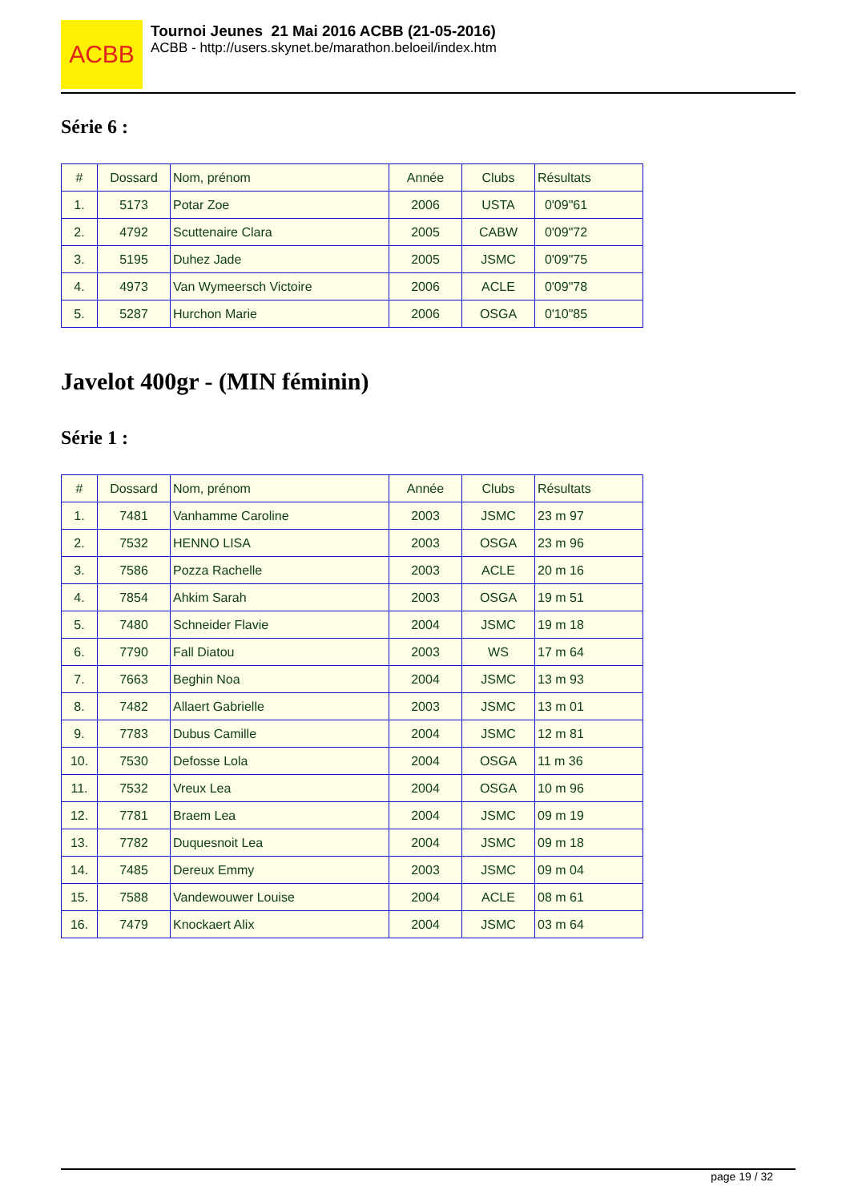ACBB
Tournoi Jeunes 21 Mai 2016 ACBB (21-05-2016)
ACBB - http://users.skynet.be/marathon.beloeil/index.htm
Série 6 :
| # | Dossard | Nom, prénom | Année | Clubs | Résultats |
| 1. | 5173 | Potar Zoe | 2006 | USTA | 0'09"61 |
| 2. | 4792 | Scuttenaire Clara | 2005 | CABW | 0'09"72 |
| 3. | 5195 | Duhez Jade | 2005 | JSMC | 0'09"75 |
| 4. | 4973 | Van Wymeersch Victoire | 2006 | ACLE | 0'09"78 |
| 5. | 5287 | Hurchon Marie | 2006 | OSGA | 0'10"85 |
Javelot 400gr - (MIN féminin)
Série 1 :
| # | Dossard | Nom, prénom | Année | Clubs | Résultats |
| 1. | 7481 | Vanhamme Caroline | 2003 | JSMC | 23 m 97 |
| 2. | 7532 | HENNO LISA | 2003 | OSGA | 23 m 96 |
| 3. | 7586 | Pozza Rachelle | 2003 | ACLE | 20 m 16 |
| 4. | 7854 | Ahkim Sarah | 2003 | OSGA | 19 m 51 |
| 5. | 7480 | Schneider Flavie | 2004 | JSMC | 19 m 18 |
| 6. | 7790 | Fall Diatou | 2003 | WS | 17 m 64 |
| 7. | 7663 | Beghin Noa | 2004 | JSMC | 13 m 93 |
| 8. | 7482 | Allaert Gabrielle | 2003 | JSMC | 13 m 01 |
| 9. | 7783 | Dubus Camille | 2004 | JSMC | 12 m 81 |
| 10. | 7530 | Defosse Lola | 2004 | OSGA | 11 m 36 |
| 11. | 7532 | Vreux Lea | 2004 | OSGA | 10 m 96 |
| 12. | 7781 | Braem Lea | 2004 | JSMC | 09 m 19 |
| 13. | 7782 | Duquesnoit Lea | 2004 | JSMC | 09 m 18 |
| 14. | 7485 | Dereux Emmy | 2003 | JSMC | 09 m 04 |
| 15. | 7588 | Vandewouwer Louise | 2004 | ACLE | 08 m 61 |
| 16. | 7479 | Knockaert Alix | 2004 | JSMC | 03 m 64 |
page 19 / 32